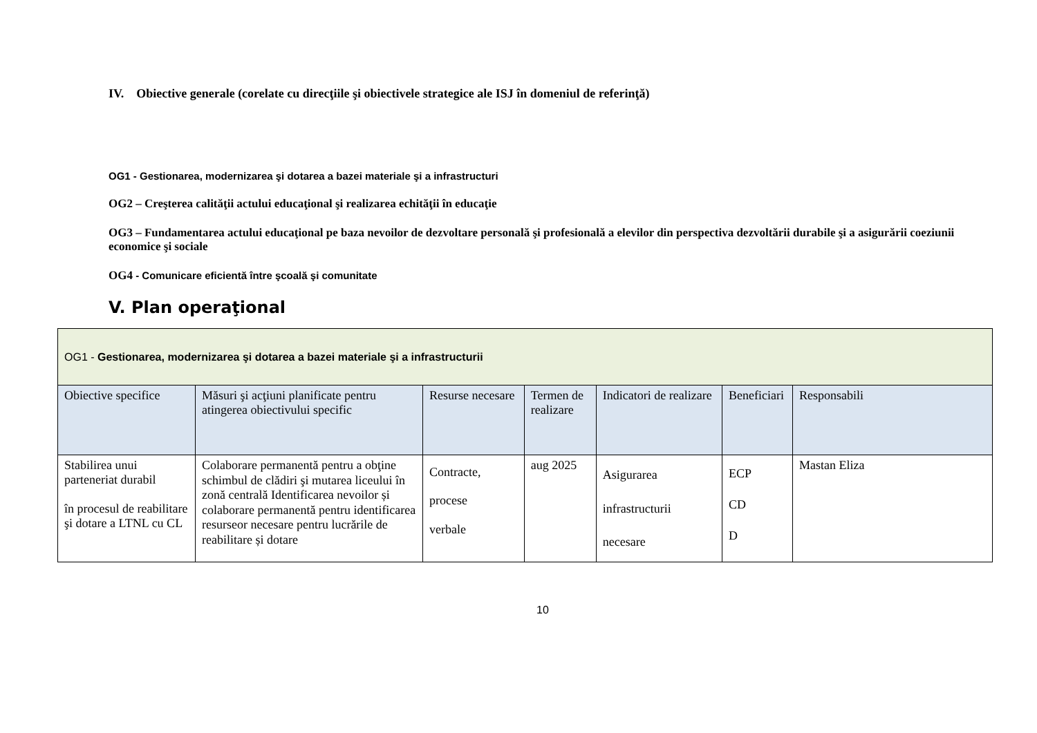IV. Obiective generale (corelate cu direcţiile şi obiectivele strategice ale ISJ în domeniul de referinţă)
OG1 - Gestionarea, modernizarea şi dotarea a bazei materiale şi a infrastructuri
OG2 – Creşterea calităţii actului educaţional şi realizarea echităţii în educaţie
OG3 – Fundamentarea actului educaţional pe baza nevoilor de dezvoltare personală şi profesională a elevilor din perspectiva dezvoltării durabile şi a asigurării coeziunii economice şi sociale
OG4 - Comunicare eficientă între şcoală şi comunitate
V. Plan operaţional
| OG1 - Gestionarea, modernizarea şi dotarea a bazei materiale şi a infrastructurii | | | | | | |
| Obiective specifice | Măsuri şi acţiuni planificate pentru atingerea obiectivului specific | Resurse necesare | Termen de realizare | Indicatori de realizare | Beneficiari | Responsabili |
| Stabilirea unui parteneriat durabil în procesul de reabilitare şi dotare a LTNL cu CL | Colaborare permanentă pentru a obţine schimbul de clădiri şi mutarea liceului în zonă centrală Identificarea nevoilor și colaborare permanentă pentru identificarea resurseor necesare pentru lucrările de reabilitare și dotare | Contracte, procese verbale | aug 2025 | Asigurarea infrastructurii necesare | ECP CD D | Mastan Eliza |
10